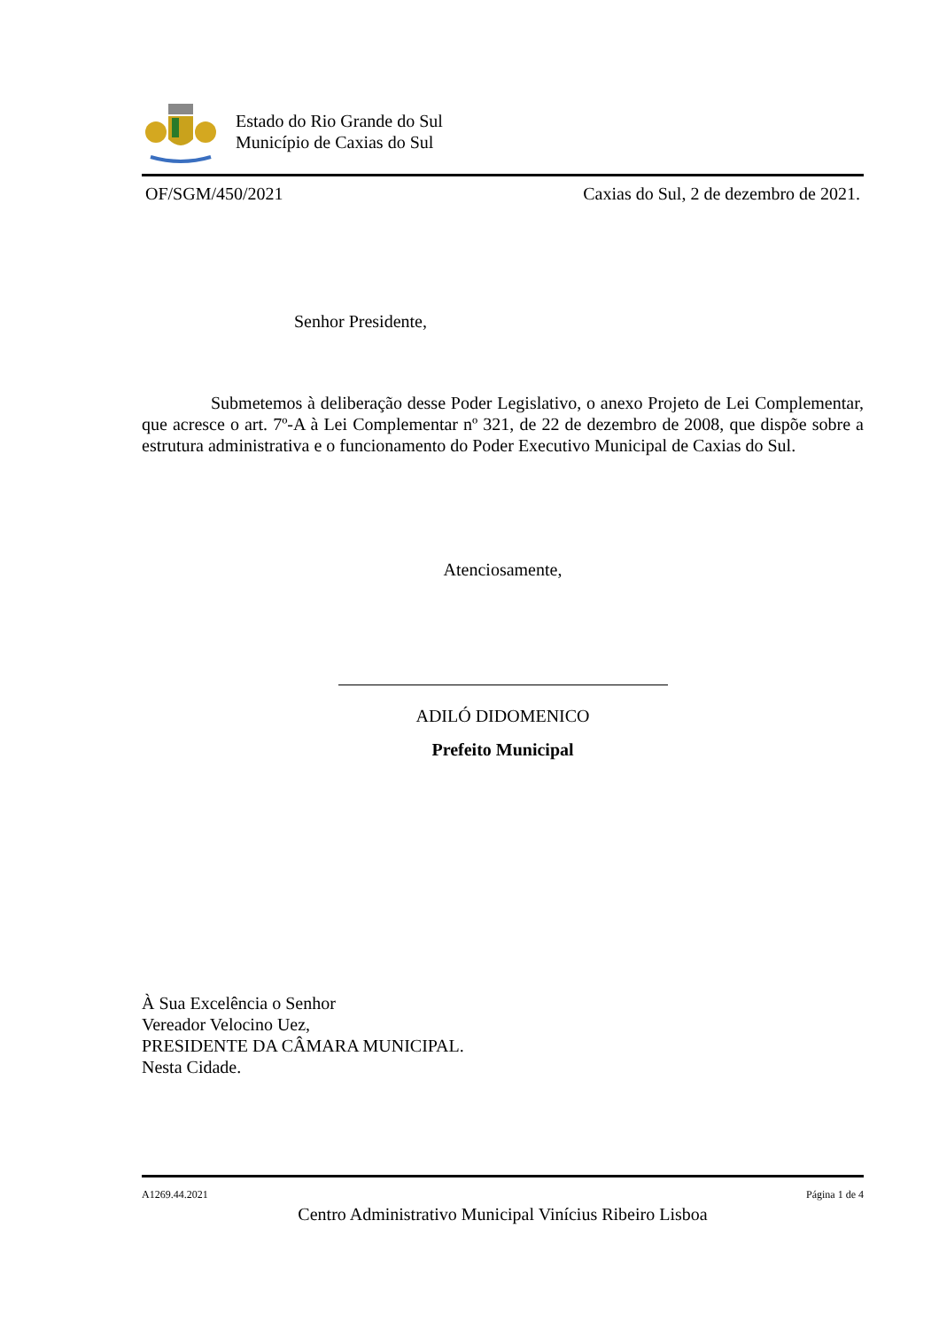Estado do Rio Grande do Sul
Município de Caxias do Sul
OF/SGM/450/2021 Caxias do Sul, 2 de dezembro de 2021.
Senhor Presidente,
Submetemos à deliberação desse Poder Legislativo, o anexo Projeto de Lei Complementar, que acresce o art. 7º-A à Lei Complementar nº 321, de 22 de dezembro de 2008, que dispõe sobre a estrutura administrativa e o funcionamento do Poder Executivo Municipal de Caxias do Sul.
Atenciosamente,
ADILÓ DIDOMENICO
Prefeito Municipal
À Sua Excelência o Senhor
Vereador Velocino Uez,
PRESIDENTE DA CÂMARA MUNICIPAL.
Nesta Cidade.
A1269.44.2021 Página 1 de 4
Centro Administrativo Municipal Vinícius Ribeiro Lisboa